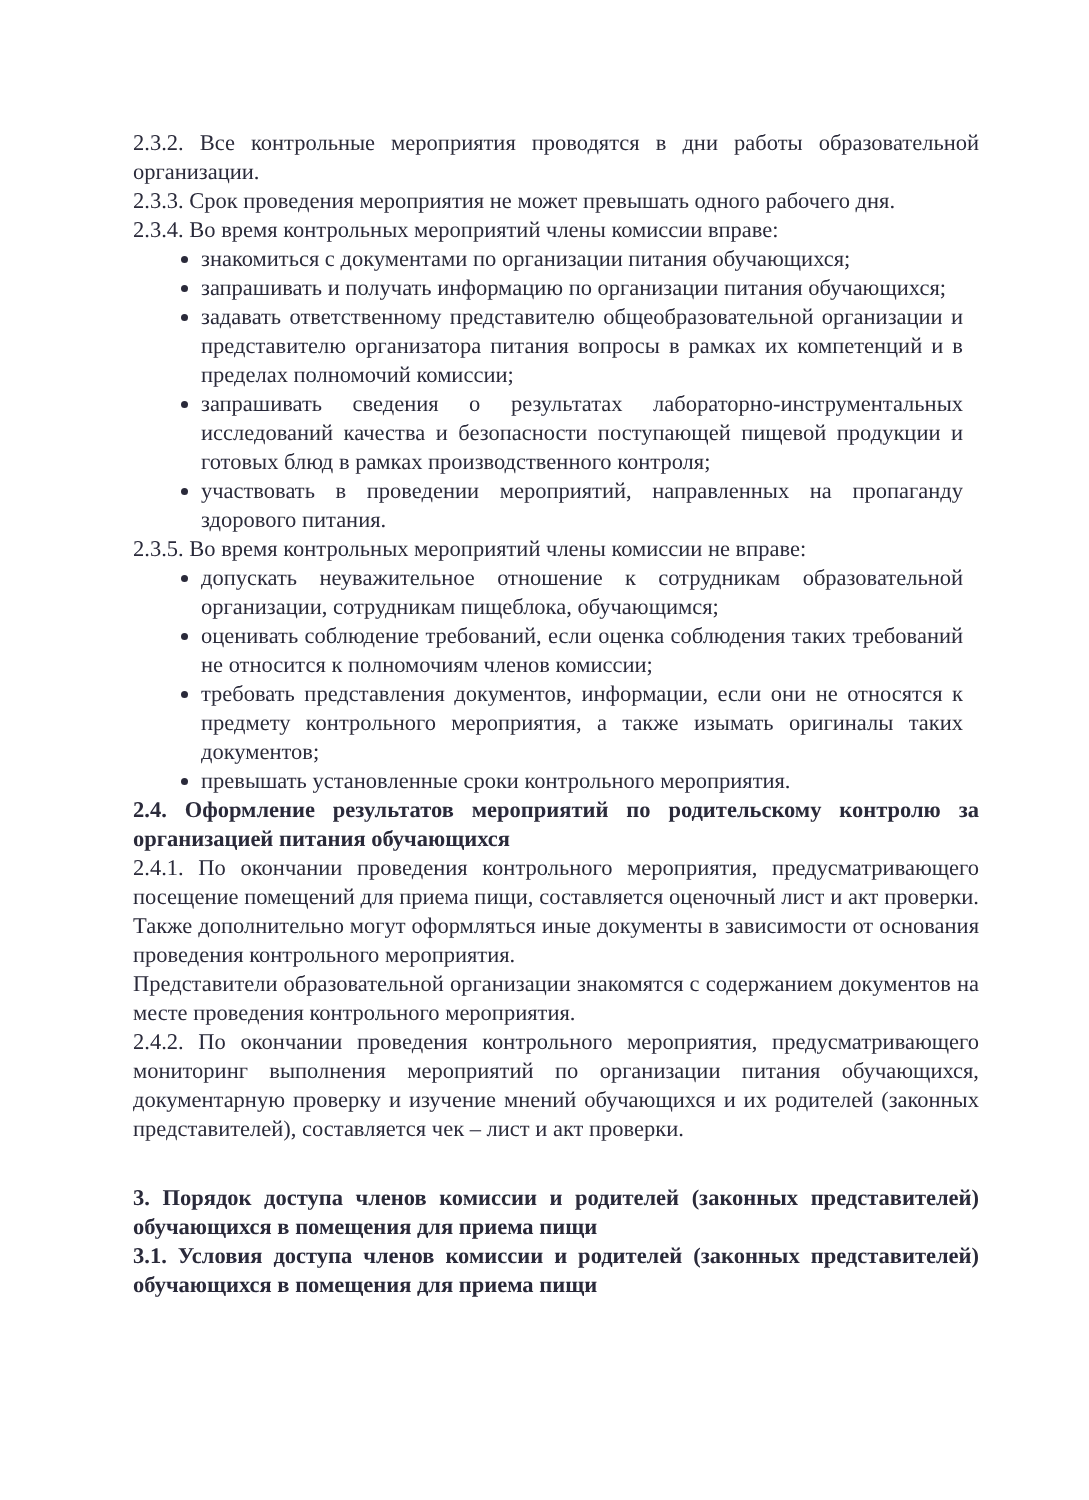2.3.2. Все контрольные мероприятия проводятся в дни работы образовательной организации.
2.3.3. Срок проведения мероприятия не может превышать одного рабочего дня.
2.3.4. Во время контрольных мероприятий члены комиссии вправе:
знакомиться с документами по организации питания обучающихся;
запрашивать и получать информацию по организации питания обучающихся;
задавать ответственному представителю общеобразовательной организации и представителю организатора питания вопросы в рамках их компетенций и в пределах полномочий комиссии;
запрашивать сведения о результатах лабораторно-инструментальных исследований качества и безопасности поступающей пищевой продукции и готовых блюд в рамках производственного контроля;
участвовать в проведении мероприятий, направленных на пропаганду здорового питания.
2.3.5. Во время контрольных мероприятий члены комиссии не вправе:
допускать неуважительное отношение к сотрудникам образовательной организации, сотрудникам пищеблока, обучающимся;
оценивать соблюдение требований, если оценка соблюдения таких требований не относится к полномочиям членов комиссии;
требовать представления документов, информации, если они не относятся к предмету контрольного мероприятия, а также изымать оригиналы таких документов;
превышать установленные сроки контрольного мероприятия.
2.4. Оформление результатов мероприятий по родительскому контролю за организацией питания обучающихся
2.4.1. По окончании проведения контрольного мероприятия, предусматривающего посещение помещений для приема пищи, составляется оценочный лист и акт проверки. Также дополнительно могут оформляться иные документы в зависимости от основания проведения контрольного мероприятия.
Представители образовательной организации знакомятся с содержанием документов на месте проведения контрольного мероприятия.
2.4.2. По окончании проведения контрольного мероприятия, предусматривающего мониторинг выполнения мероприятий по организации питания обучающихся, документарную проверку и изучение мнений обучающихся и их родителей (законных представителей), составляется чек – лист и акт проверки.
3. Порядок доступа членов комиссии и родителей (законных представителей) обучающихся в помещения для приема пищи
3.1. Условия доступа членов комиссии и родителей (законных представителей) обучающихся в помещения для приема пищи